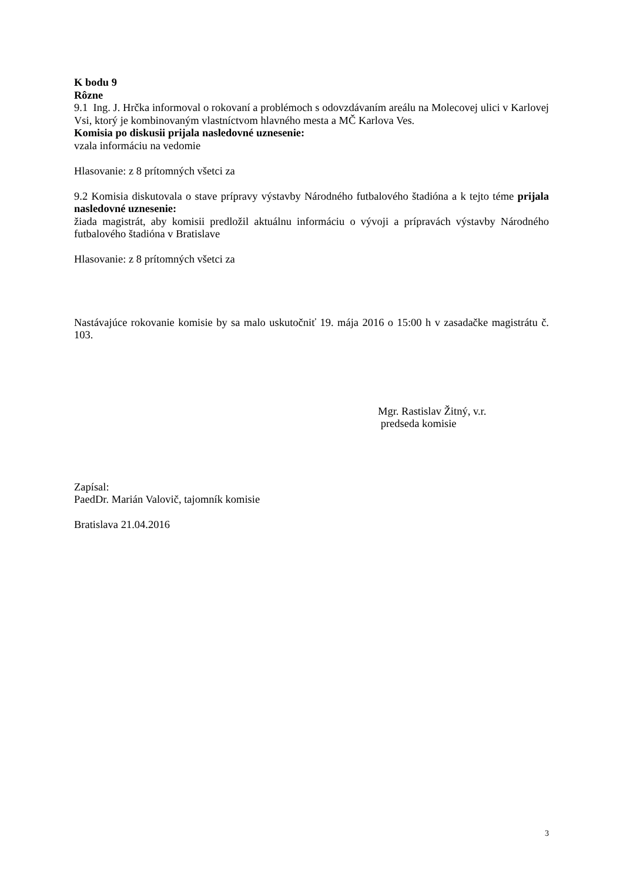K bodu 9
Rôzne
9.1 Ing. J. Hrčka informoval o rokovaní a problémoch s odovzdávaním areálu na Molecovej ulici v Karlovej Vsi, ktorý je kombinovaným vlastníctvom hlavného mesta a MČ Karlova Ves.
Komisia po diskusii prijala nasledovné uznesenie:
vzala informáciu na vedomie
Hlasovanie: z 8 prítomných všetci za
9.2 Komisia diskutovala o stave prípravy výstavby Národného futbalového štadióna a k tejto téme prijala nasledovné uznesenie:
žiada magistrát, aby komisii predložil aktuálnu informáciu o vývoji a prípravách výstavby Národného futbalového štadióna v Bratislave
Hlasovanie: z 8 prítomných všetci za
Nastávajúce rokovanie komisie by sa malo uskutočniť 19. mája 2016 o 15:00 h v zasadačke magistrátu č. 103.
Mgr. Rastislav Žitný, v.r.
predseda komisie
Zapísal:
PaedDr. Marián Valovič, tajomník komisie
Bratislava 21.04.2016
3